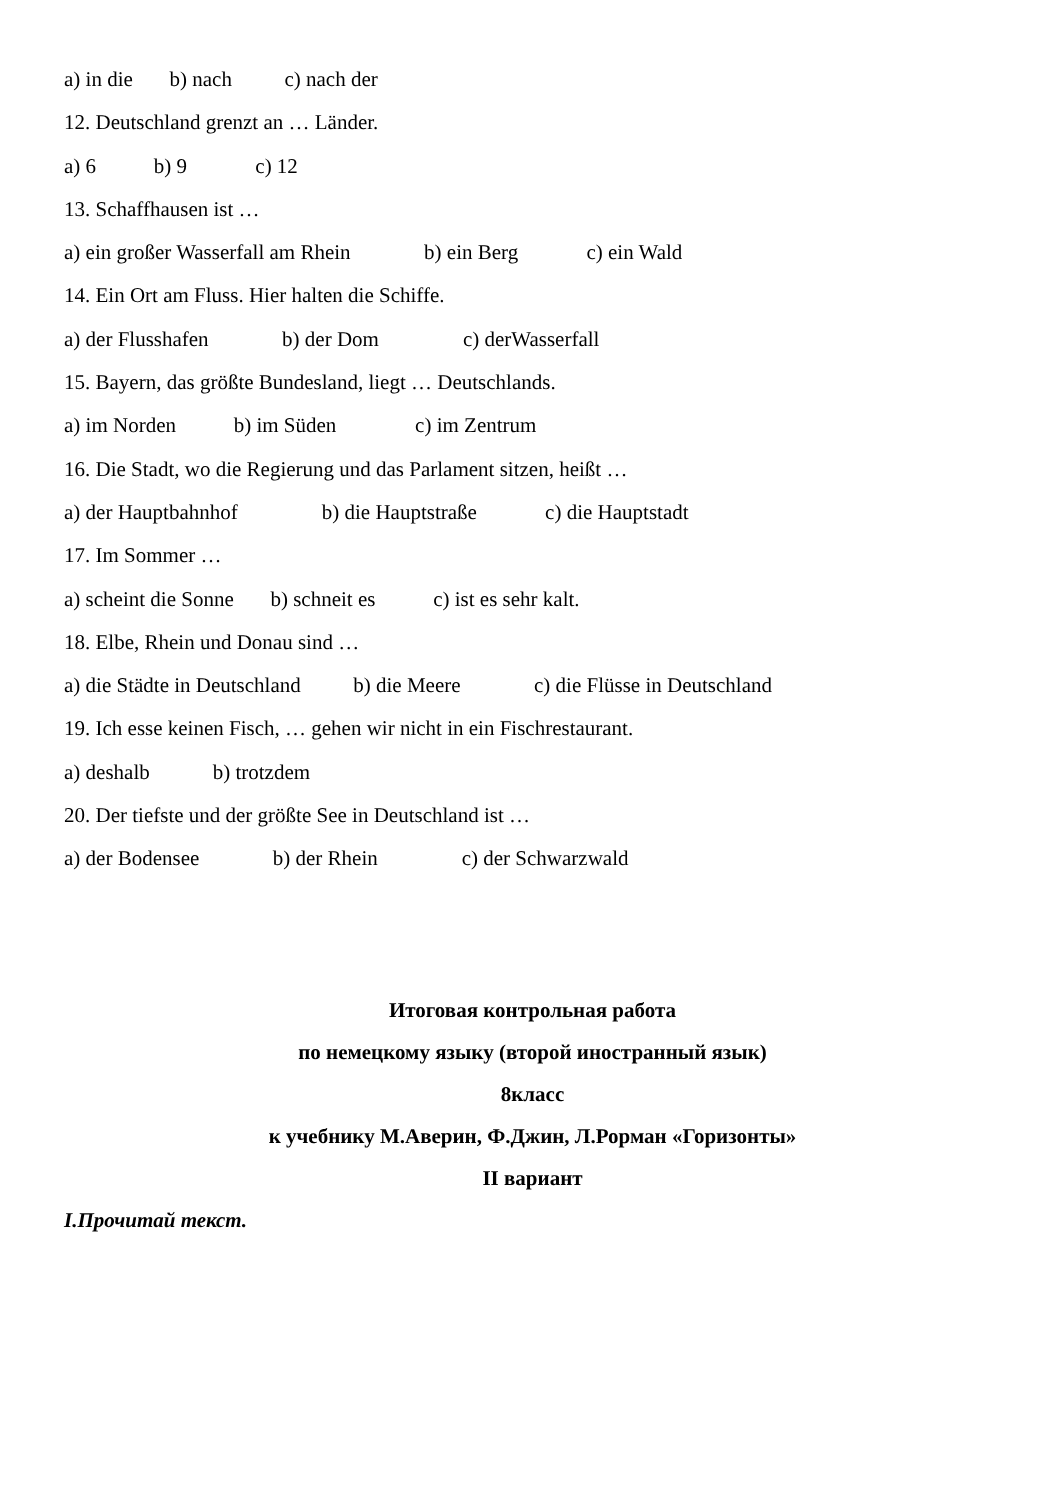a) in die b) nach c) nach der
12. Deutschland grenzt an … Länder.
a) 6 b) 9 c) 12
13. Schaffhausen ist …
a) ein großer Wasserfall am Rhein b) ein Berg c) ein Wald
14. Ein Ort am Fluss. Hier halten die Schiffe.
a) der Flusshafen b) der Dom c) derWasserfall
15. Bayern, das größte Bundesland, liegt … Deutschlands.
a) im Norden b) im Süden c) im Zentrum
16. Die Stadt, wo die Regierung und das Parlament sitzen, heißt …
a) der Hauptbahnhof b) die Hauptstraße c) die Hauptstadt
17. Im Sommer …
a) scheint die Sonne b) schneit es c) ist es sehr kalt.
18. Elbe, Rhein und Donau sind …
a) die Städte in Deutschland b) die Meere c) die Flüsse in Deutschland
19. Ich esse keinen Fisch, … gehen wir nicht in ein Fischrestaurant.
a) deshalb b) trotzdem
20. Der tiefste und der größte See in Deutschland ist …
a) der Bodensee b) der Rhein c) der Schwarzwald
Итоговая контрольная работа
по немецкому языку (второй иностранный язык)
8класс
к учебнику М.Аверин, Ф.Джин, Л.Рорман «Горизонты»
II вариант
I.Прочитай текст.